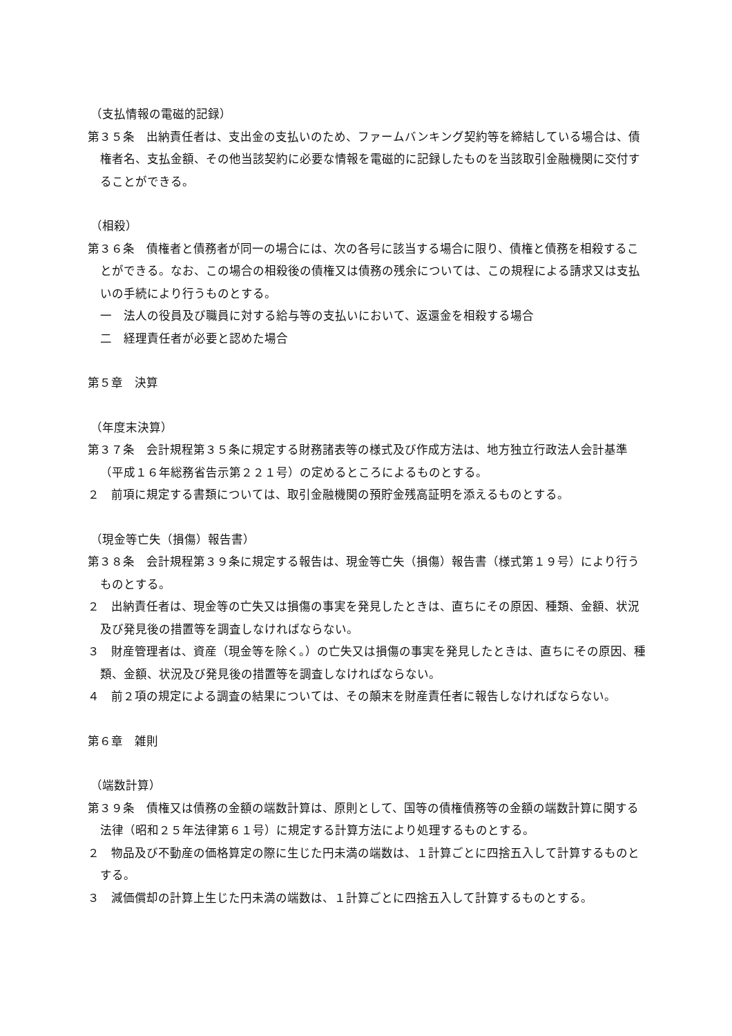（支払情報の電磁的記録）
第３５条　出納責任者は、支出金の支払いのため、ファームバンキング契約等を締結している場合は、債権者名、支払金額、その他当該契約に必要な情報を電磁的に記録したものを当該取引金融機関に交付することができる。
（相殺）
第３６条　債権者と債務者が同一の場合には、次の各号に該当する場合に限り、債権と債務を相殺することができる。なお、この場合の相殺後の債権又は債務の残余については、この規程による請求又は支払いの手続により行うものとする。
一　法人の役員及び職員に対する給与等の支払いにおいて、返還金を相殺する場合
二　経理責任者が必要と認めた場合
第５章　決算
（年度末決算）
第３７条　会計規程第３５条に規定する財務諸表等の様式及び作成方法は、地方独立行政法人会計基準（平成１６年総務省告示第２２１号）の定めるところによるものとする。
２　前項に規定する書類については、取引金融機関の預貯金残高証明を添えるものとする。
（現金等亡失（損傷）報告書）
第３８条　会計規程第３９条に規定する報告は、現金等亡失（損傷）報告書（様式第１９号）により行うものとする。
２　出納責任者は、現金等の亡失又は損傷の事実を発見したときは、直ちにその原因、種類、金額、状況及び発見後の措置等を調査しなければならない。
３　財産管理者は、資産（現金等を除く。）の亡失又は損傷の事実を発見したときは、直ちにその原因、種類、金額、状況及び発見後の措置等を調査しなければならない。
４　前２項の規定による調査の結果については、その顛末を財産責任者に報告しなければならない。
第６章　雑則
（端数計算）
第３９条　債権又は債務の金額の端数計算は、原則として、国等の債権債務等の金額の端数計算に関する法律（昭和２５年法律第６１号）に規定する計算方法により処理するものとする。
２　物品及び不動産の価格算定の際に生じた円未満の端数は、１計算ごとに四捨五入して計算するものとする。
３　減価償却の計算上生じた円未満の端数は、１計算ごとに四捨五入して計算するものとする。